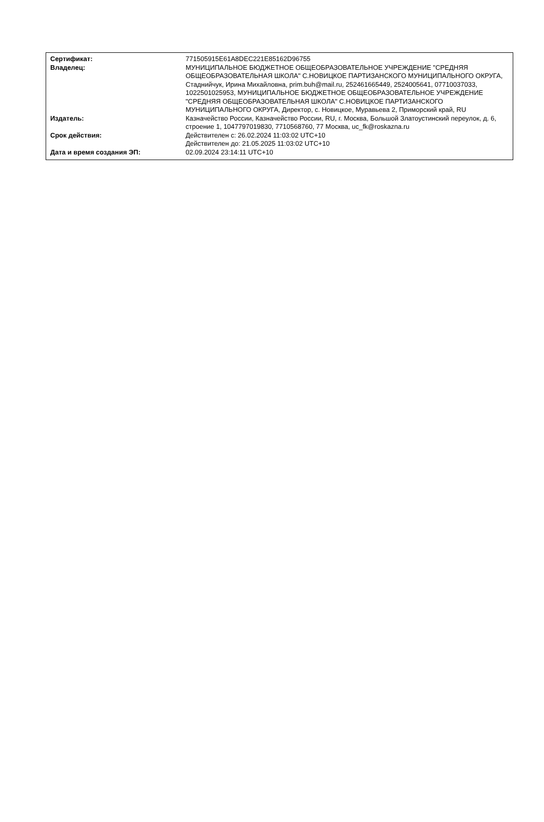| Сертификат: | 771505915E61A8DEC221E85162D96755 |
| Владелец: | МУНИЦИПАЛЬНОЕ БЮДЖЕТНОЕ ОБЩЕОБРАЗОВАТЕЛЬНОЕ УЧРЕЖДЕНИЕ "СРЕДНЯЯ ОБЩЕОБРАЗОВАТЕЛЬНАЯ ШКОЛА" С.НОВИЦКОЕ ПАРТИЗАНСКОГО МУНИЦИПАЛЬНОГО ОКРУГА, Стаднийчук, Ирина Михайловна, prim.buh@mail.ru, 252461665449, 2524005641, 07710037033, 1022501025953, МУНИЦИПАЛЬНОЕ БЮДЖЕТНОЕ ОБЩЕОБРАЗОВАТЕЛЬНОЕ УЧРЕЖДЕНИЕ "СРЕДНЯЯ ОБЩЕОБРАЗОВАТЕЛЬНАЯ ШКОЛА" С.НОВИЦКОЕ ПАРТИЗАНСКОГО МУНИЦИПАЛЬНОГО ОКРУГА, Директор, с. Новицкое, Муравьева 2, Приморский край, RU |
| Издатель: | Казначейство России, Казначейство России, RU, г. Москва, Большой Златоустинский переулок, д. 6, строение 1, 1047797019830, 7710568760, 77 Москва, uc_fk@roskazna.ru |
| Срок действия: | Действителен с: 26.02.2024 11:03:02 UTC+10 Действителен до: 21.05.2025 11:03:02 UTC+10 |
| Дата и время создания ЭП: | 02.09.2024 23:14:11 UTC+10 |